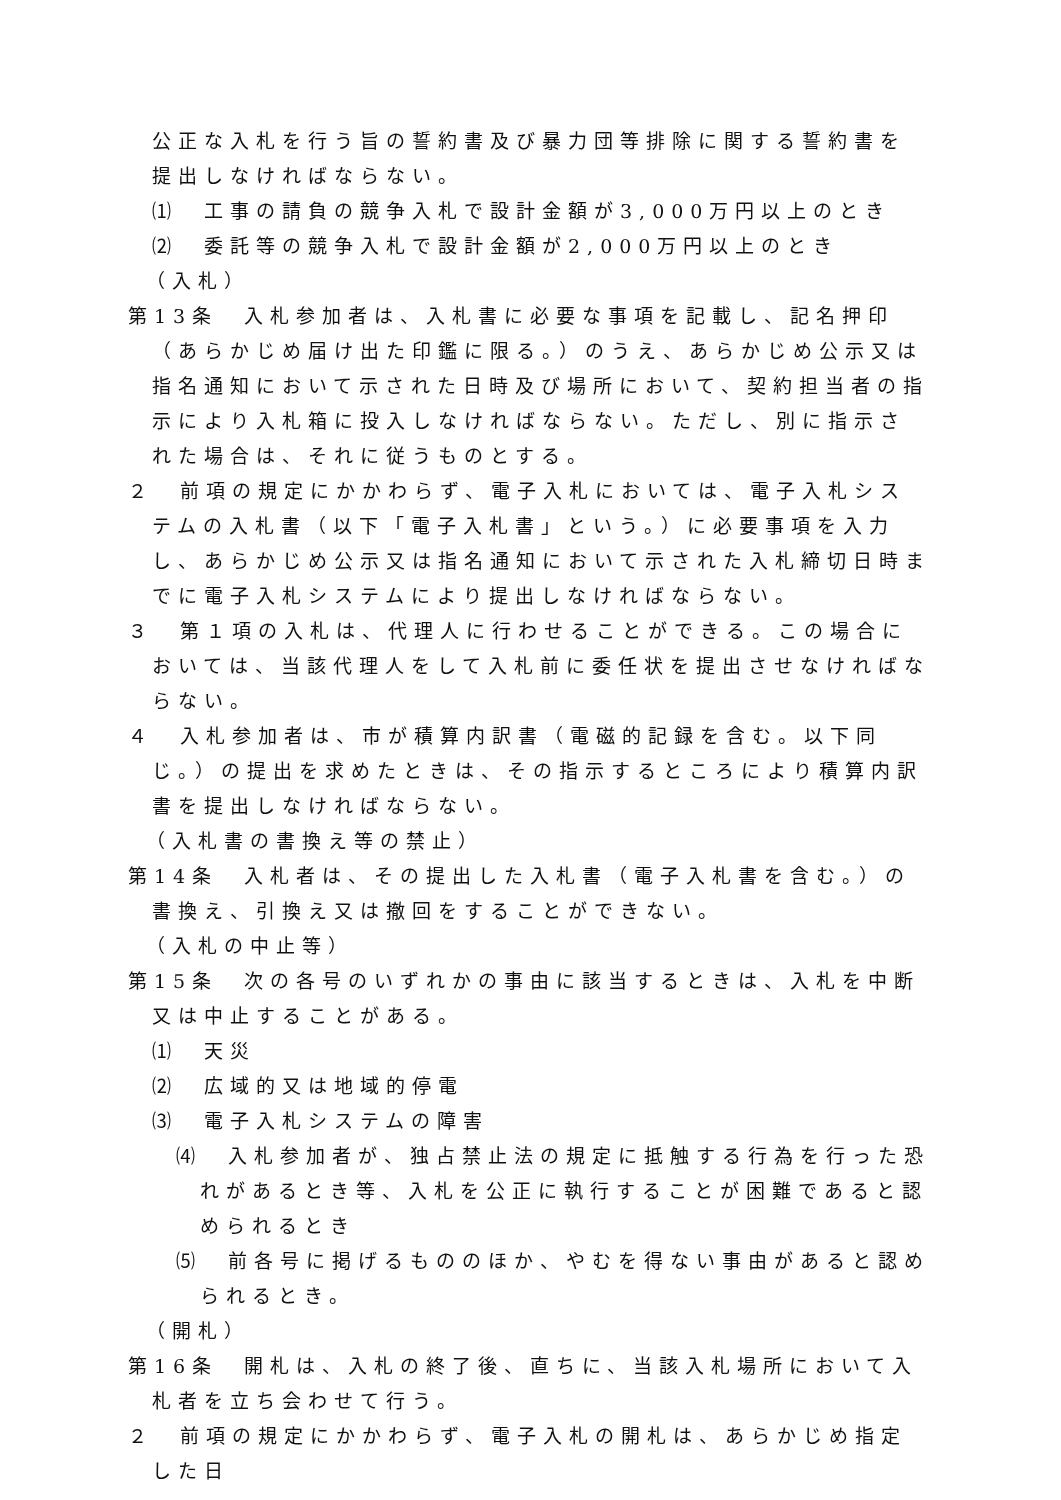公正な入札を行う旨の誓約書及び暴力団等排除に関する誓約書を提出しなければならない。
⑴　工事の請負の競争入札で設計金額が3,000万円以上のとき
⑵　委託等の競争入札で設計金額が2,000万円以上のとき
（入札）
第13条　入札参加者は、入札書に必要な事項を記載し、記名押印（あらかじめ届け出た印鑑に限る。）のうえ、あらかじめ公示又は指名通知において示された日時及び場所において、契約担当者の指示により入札箱に投入しなければならない。ただし、別に指示された場合は、それに従うものとする。
２　前項の規定にかかわらず、電子入札においては、電子入札システムの入札書（以下「電子入札書」という。）に必要事項を入力し、あらかじめ公示又は指名通知において示された入札締切日時までに電子入札システムにより提出しなければならない。
３　第１項の入札は、代理人に行わせることができる。この場合においては、当該代理人をして入札前に委任状を提出させなければならない。
４　入札参加者は、市が積算内訳書（電磁的記録を含む。以下同じ。）の提出を求めたときは、その指示するところにより積算内訳書を提出しなければならない。
（入札書の書換え等の禁止）
第14条　入札者は、その提出した入札書（電子入札書を含む。）の書換え、引換え又は撤回をすることができない。
（入札の中止等）
第15条　次の各号のいずれかの事由に該当するときは、入札を中断又は中止することがある。
⑴　天災
⑵　広域的又は地域的停電
⑶　電子入札システムの障害
⑷　入札参加者が、独占禁止法の規定に抵触する行為を行った恐れがあるとき等、入札を公正に執行することが困難であると認められるとき
⑸　前各号に掲げるもののほか、やむを得ない事由があると認められるとき。
（開札）
第16条　開札は、入札の終了後、直ちに、当該入札場所において入札者を立ち会わせて行う。
２　前項の規定にかかわらず、電子入札の開札は、あらかじめ指定した日